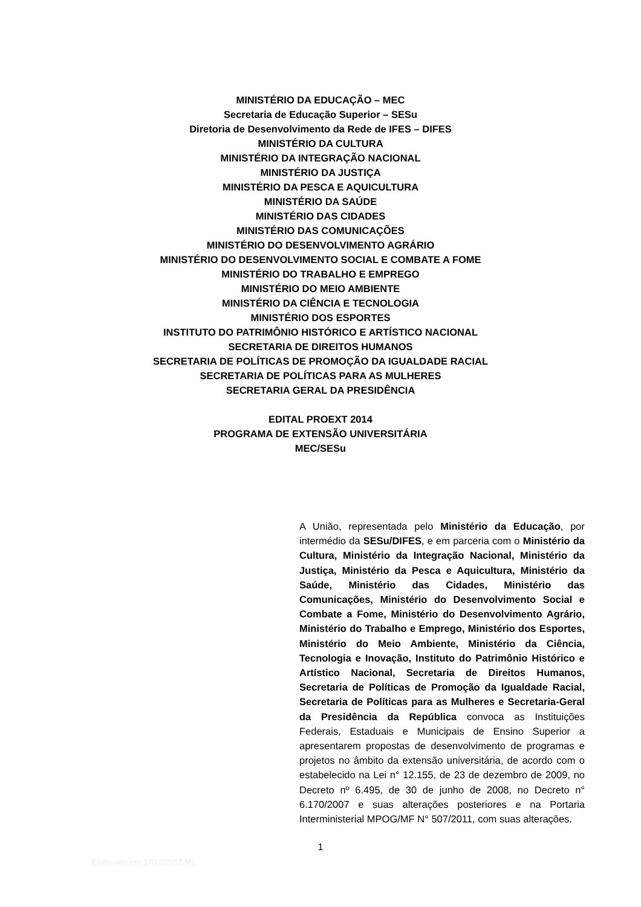MINISTÉRIO DA EDUCAÇÃO – MEC
Secretaria de Educação Superior – SESu
Diretoria de Desenvolvimento da Rede de IFES – DIFES
MINISTÉRIO DA CULTURA
MINISTÉRIO DA INTEGRAÇÃO NACIONAL
MINISTÉRIO DA JUSTIÇA
MINISTÉRIO DA PESCA E AQUICULTURA
MINISTÉRIO DA SAÚDE
MINISTÉRIO DAS CIDADES
MINISTÉRIO DAS COMUNICAÇÕES
MINISTÉRIO DO DESENVOLVIMENTO AGRÁRIO
MINISTÉRIO DO DESENVOLVIMENTO SOCIAL E COMBATE A FOME
MINISTÉRIO DO TRABALHO E EMPREGO
MINISTÉRIO DO MEIO AMBIENTE
MINISTÉRIO DA CIÊNCIA E TECNOLOGIA
MINISTÉRIO DOS ESPORTES
INSTITUTO DO PATRIMÔNIO HISTÓRICO E ARTÍSTICO NACIONAL
SECRETARIA DE DIREITOS HUMANOS
SECRETARIA DE POLÍTICAS DE PROMOÇÃO DA IGUALDADE RACIAL
SECRETARIA DE POLÍTICAS PARA AS MULHERES
SECRETARIA GERAL DA PRESIDÊNCIA
EDITAL PROEXT 2014
PROGRAMA DE EXTENSÃO UNIVERSITÁRIA
MEC/SESu
A União, representada pelo Ministério da Educação, por intermédio da SESu/DIFES, e em parceria com o Ministério da Cultura, Ministério da Integração Nacional, Ministério da Justiça, Ministério da Pesca e Aquicultura, Ministério da Saúde, Ministério das Cidades, Ministério das Comunicações, Ministério do Desenvolvimento Social e Combate a Fome, Ministério do Desenvolvimento Agrário, Ministério do Trabalho e Emprego, Ministério dos Esportes, Ministério do Meio Ambiente, Ministério da Ciência, Tecnologia e Inovação, Instituto do Patrimônio Histórico e Artístico Nacional, Secretaria de Direitos Humanos, Secretaria de Políticas de Promoção da Igualdade Racial, Secretaria de Políticas para as Mulheres e Secretaria-Geral da Presidência da República convoca as Instituições Federais, Estaduais e Municipais de Ensino Superior a apresentarem propostas de desenvolvimento de programas e projetos no âmbito da extensão universitária, de acordo com o estabelecido na Lei n° 12.155, de 23 de dezembro de 2009, no Decreto nº 6.495, de 30 de junho de 2008, no Decreto n° 6.170/2007 e suas alterações posteriores e na Portaria Interministerial MPOG/MF N° 507/2011, com suas alterações.
1
Elaborado em 17/12/2012 ML